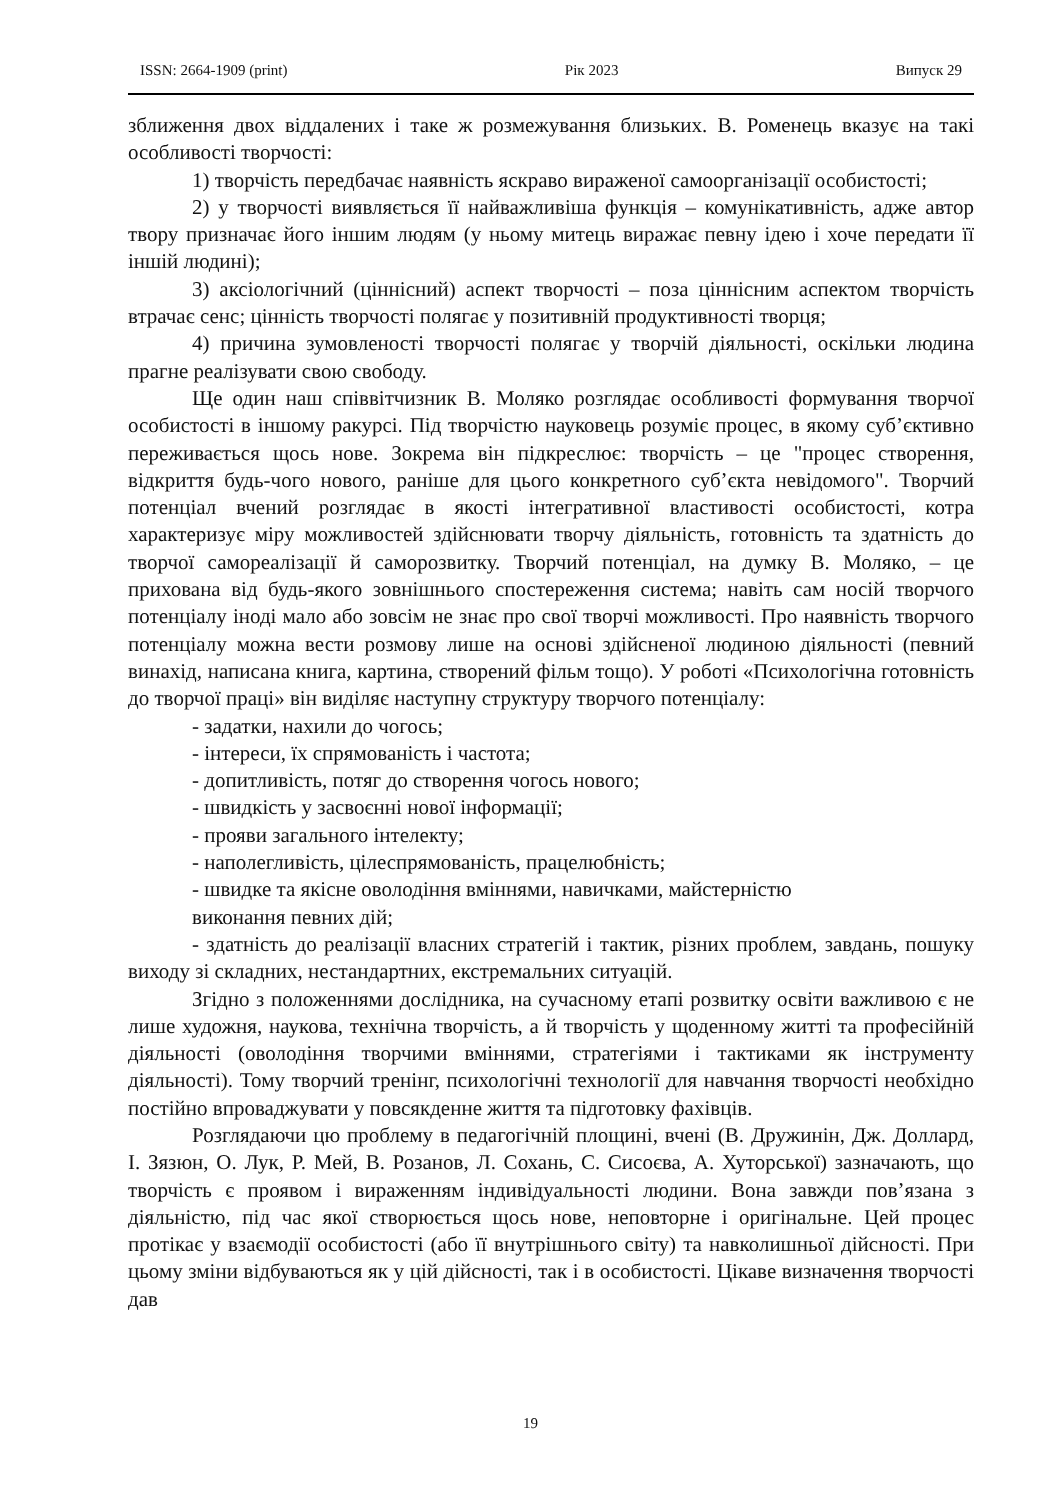ISSN: 2664-1909 (print) Рік 2023 Випуск 29
зближення двох віддалених і таке ж розмежування близьких. В. Роменець вказує на такі особливості творчості:
1) творчість передбачає наявність яскраво вираженої самоорганізації особистості;
2) у творчості виявляється її найважливіша функція – комунікативність, адже автор твору призначає його іншим людям (у ньому митець виражає певну ідею і хоче передати її іншій людині);
3) аксіологічний (ціннісний) аспект творчості – поза ціннісним аспектом творчість втрачає сенс; цінність творчості полягає у позитивній продуктивності творця;
4) причина зумовленості творчості полягає у творчій діяльності, оскільки людина прагне реалізувати свою свободу.
Ще один наш співвітчизник В. Моляко розглядає особливості формування творчої особистості в іншому ракурсі. Під творчістю науковець розуміє процес, в якому суб’єктивно переживається щось нове. Зокрема він підкреслює: творчість – це "процес створення, відкриття будь-чого нового, раніше для цього конкретного суб’єкта невідомого". Творчий потенціал вчений розглядає в якості інтегративної властивості особистості, котра характеризує міру можливостей здійснювати творчу діяльність, готовність та здатність до творчої самореалізації й саморозвитку. Творчий потенціал, на думку В. Моляко, – це прихована від будь-якого зовнішнього спостереження система; навіть сам носій творчого потенціалу іноді мало або зовсім не знає про свої творчі можливості. Про наявність творчого потенціалу можна вести розмову лише на основі здійсненої людиною діяльності (певний винахід, написана книга, картина, створений фільм тощо). У роботі «Психологічна готовність до творчої праці» він виділяє наступну структуру творчого потенціалу:
- задатки, нахили до чогось;
- інтереси, їх спрямованість і частота;
- допитливість, потяг до створення чогось нового;
- швидкість у засвоєнні нової інформації;
- прояви загального інтелекту;
- наполегливість, цілеспрямованість, працелюбність;
- швидке та якісне оволодіння вміннями, навичками, майстерністю
виконання певних дій;
- здатність до реалізації власних стратегій і тактик, різних проблем, завдань, пошуку виходу зі складних, нестандартних, екстремальних ситуацій.
Згідно з положеннями дослідника, на сучасному етапі розвитку освіти важливою є не лише художня, наукова, технічна творчість, а й творчість у щоденному житті та професійній діяльності (оволодіння творчими вміннями, стратегіями і тактиками як інструменту діяльності). Тому творчий тренінг, психологічні технології для навчання творчості необхідно постійно впроваджувати у повсякденне життя та підготовку фахівців.
Розглядаючи цю проблему в педагогічній площині, вчені (В. Дружинін, Дж. Доллард, І. Зязюн, О. Лук, Р. Мей, В. Розанов, Л. Сохань, С. Сисоєва, А. Хуторської) зазначають, що творчість є проявом і вираженням індивідуальності людини. Вона завжди пов’язана з діяльністю, під час якої створюється щось нове, неповторне і оригінальне. Цей процес протікає у взаємодії особистості (або її внутрішнього світу) та навколишньої дійсності. При цьому зміни відбуваються як у цій дійсності, так і в особистості. Цікаве визначення творчості дав
19